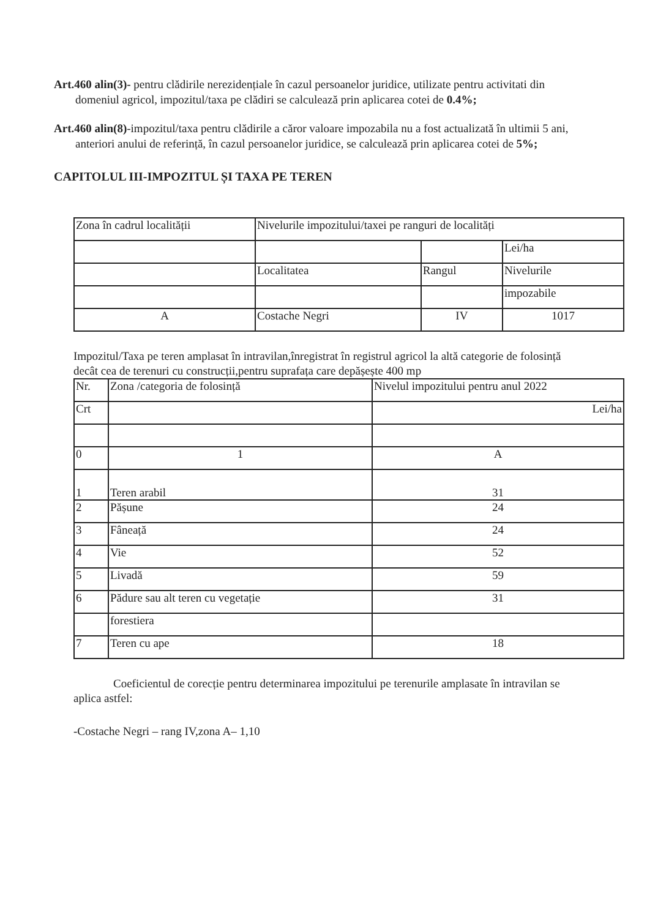Art.460 alin(3)- pentru clădirile nerezidențiale în cazul persoanelor juridice, utilizate pentru activitati din domeniul agricol, impozitul/taxa pe clădiri se calculează prin aplicarea cotei de 0.4%;
Art.460 alin(8)-impozitul/taxa pentru clădirile a căror valoare impozabila nu a fost actualizată în ultimii 5 ani, anteriori anului de referință, în cazul persoanelor juridice, se calculează prin aplicarea cotei de 5%;
CAPITOLUL III-IMPOZITUL ȘI TAXA PE TEREN
| Zona în cadrul localității | Nivelurile impozitului/taxei pe ranguri de localități | | |
| | | | Lei/ha |
| | Localitatea | Rangul | Nivelurile |
| | | | impozabile |
| A | Costache Negri | IV | 1017 |
Impozitul/Taxa pe teren amplasat în intravilan,înregistrat în registrul agricol la altă categorie de folosință decât cea de terenuri cu construcții,pentru suprafața care depășește 400 mp
| Nr. | Zona /categoria de folosință | Nivelul impozitului pentru anul 2022 |
| Crt | | Lei/ha |
| 0 | 1 | A |
| 1 | Teren arabil | 31 |
| 2 | Pășune | 24 |
| 3 | Fâneață | 24 |
| 4 | Vie | 52 |
| 5 | Livadă | 59 |
| 6 | Pădure sau alt teren cu vegetație | 31 |
| | forestiera | |
| 7 | Teren cu ape | 18 |
Coeficientul de corecție pentru determinarea impozitului pe terenurile amplasate în intravilan se aplica astfel:
-Costache Negri – rang IV,zona A– 1,10